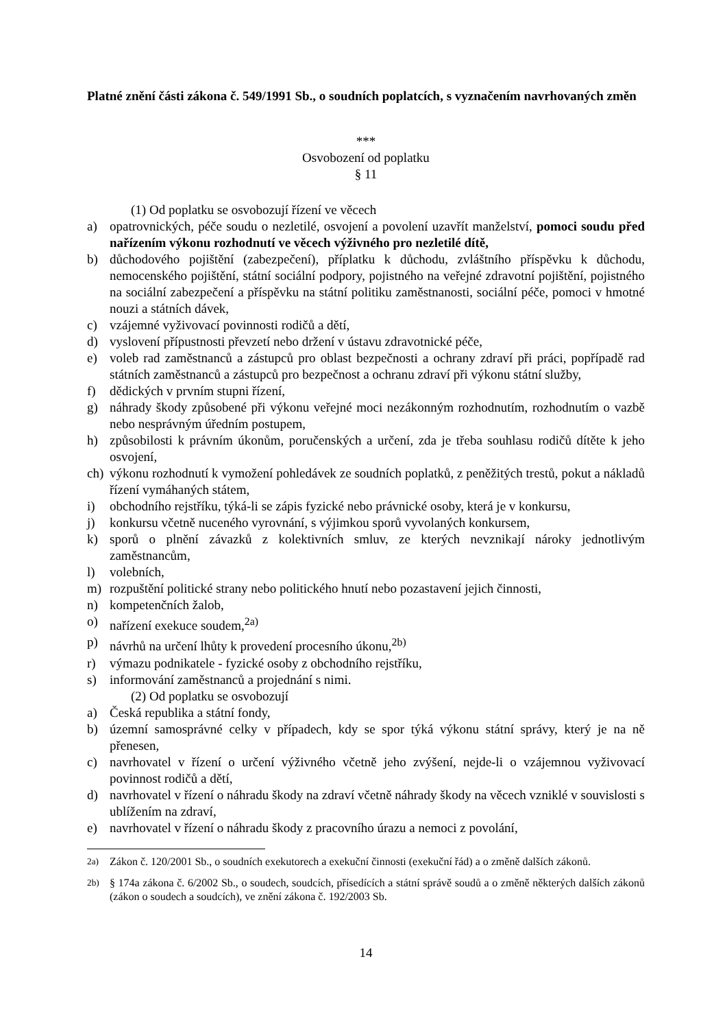Platné znění části zákona č. 549/1991 Sb., o soudních poplatcích, s vyznačením navrhovaných změn
***
Osvobození od poplatku
§ 11
(1) Od poplatku se osvobozují řízení ve věcech
a) opatrovnických, péče soudu o nezletilé, osvojení a povolení uzavřít manželství, pomoci soudu před nařízením výkonu rozhodnutí ve věcech výživného pro nezletilé dítě,
b) důchodového pojištění (zabezpečení), příplatku k důchodu, zvláštního příspěvku k důchodu, nemocenského pojištění, státní sociální podpory, pojistného na veřejné zdravotní pojištění, pojistného na sociální zabezpečení a příspěvku na státní politiku zaměstnanosti, sociální péče, pomoci v hmotné nouzi a státních dávek,
c) vzájemné vyživovací povinnosti rodičů a dětí,
d) vyslovení přípustnosti převzetí nebo držení v ústavu zdravotnické péče,
e) voleb rad zaměstnanců a zástupců pro oblast bezpečnosti a ochrany zdraví při práci, popřípadě rad státních zaměstnanců a zástupců pro bezpečnost a ochranu zdraví při výkonu státní služby,
f) dědických v prvním stupni řízení,
g) náhrady škody způsobené při výkonu veřejné moci nezákonným rozhodnutím, rozhodnutím o vazbě nebo nesprávným úředním postupem,
h) způsobilosti k právním úkonům, poručenských a určení, zda je třeba souhlasu rodičů dítěte k jeho osvojení,
ch) výkonu rozhodnutí k vymožení pohledávek ze soudních poplatků, z peněžitých trestů, pokut a nákladů řízení vymáhaných státem,
i) obchodního rejstříku, týká-li se zápis fyzické nebo právnické osoby, která je v konkursu,
j) konkursu včetně nuceného vyrovnání, s výjimkou sporů vyvolaných konkursem,
k) sporů o plnění závazků z kolektivních smluv, ze kterých nevznikají nároky jednotlivým zaměstnancům,
l) volebních,
m) rozpuštění politické strany nebo politického hnutí nebo pozastavení jejich činnosti,
n) kompetenčních žalob,
o) nařízení exekuce soudem,<sup>2a)</sup>
p) návrhů na určení lhůty k provedení procesního úkonu,<sup>2b)</sup>
r) výmazu podnikatele - fyzické osoby z obchodního rejstříku,
s) informování zaměstnanců a projednání s nimi.
(2) Od poplatku se osvobozují
a) Česká republika a státní fondy,
b) územní samosprávné celky v případech, kdy se spor týká výkonu státní správy, který je na ně přenesen,
c) navrhovatel v řízení o určení výživného včetně jeho zvýšení, nejde-li o vzájemnou vyživovací povinnost rodičů a dětí,
d) navrhovatel v řízení o náhradu škody na zdraví včetně náhrady škody na věcech vzniklé v souvislosti s ublížením na zdraví,
e) navrhovatel v řízení o náhradu škody z pracovního úrazu a nemoci z povolání,
<sup>2a)</sup> Zákon č. 120/2001 Sb., o soudních exekutorech a exekuční činnosti (exekuční řád) a o změně dalších zákonů.
<sup>2b)</sup> § 174a zákona č. 6/2002 Sb., o soudech, soudcích, přísedících a státní správě soudů a o změně některých dalších zákonů (zákon o soudech a soudcích), ve znění zákona č. 192/2003 Sb.
14